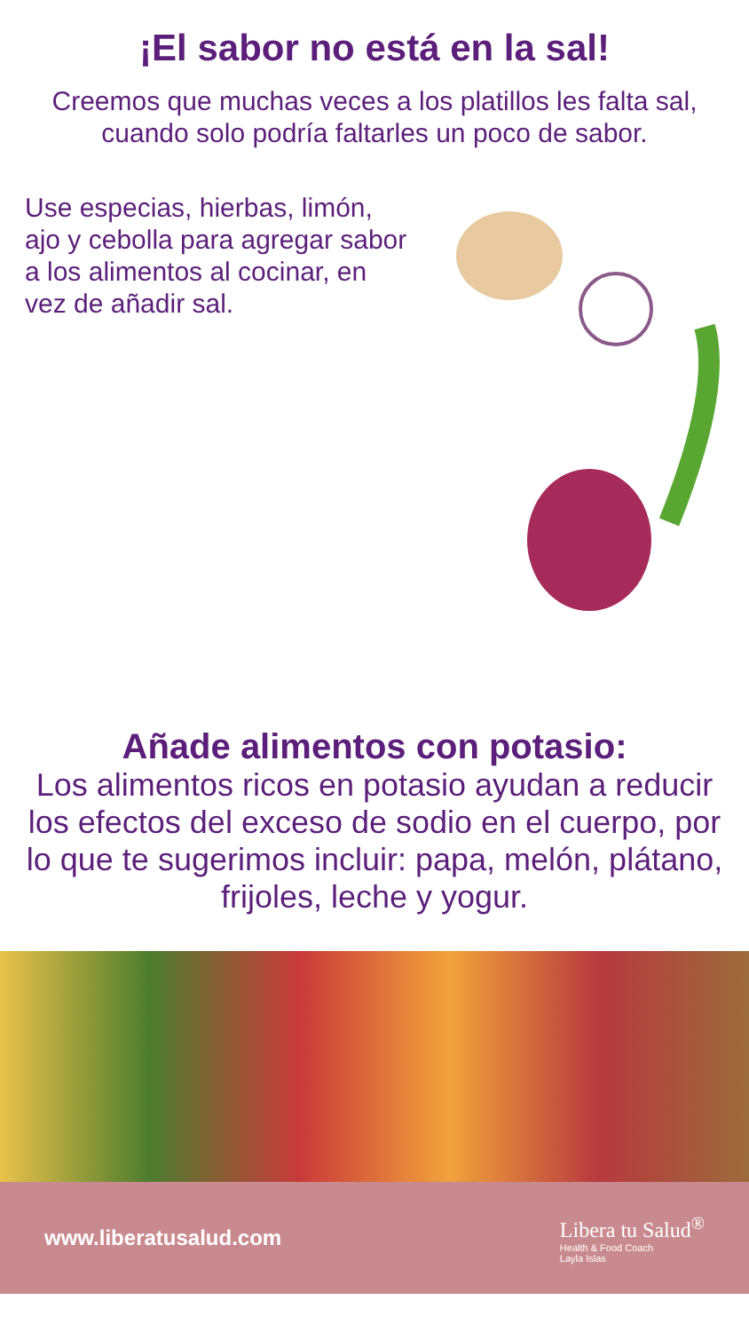¡El sabor no está en la sal!
Creemos que muchas veces a los platillos les falta sal, cuando solo podría faltarles un poco de sabor.
Use especias, hierbas, limón, ajo y cebolla para agregar sabor a los alimentos al cocinar, en vez de añadir sal.
Añade alimentos con potasio:
Los alimentos ricos en potasio ayudan a reducir los efectos del exceso de sodio en el cuerpo, por lo que te sugerimos incluir: papa, melón, plátano, frijoles, leche y yogur.
www.liberatusalud.com Libera tu Salud<sup>®</sup>
Health & Food Coach
Layla Islas